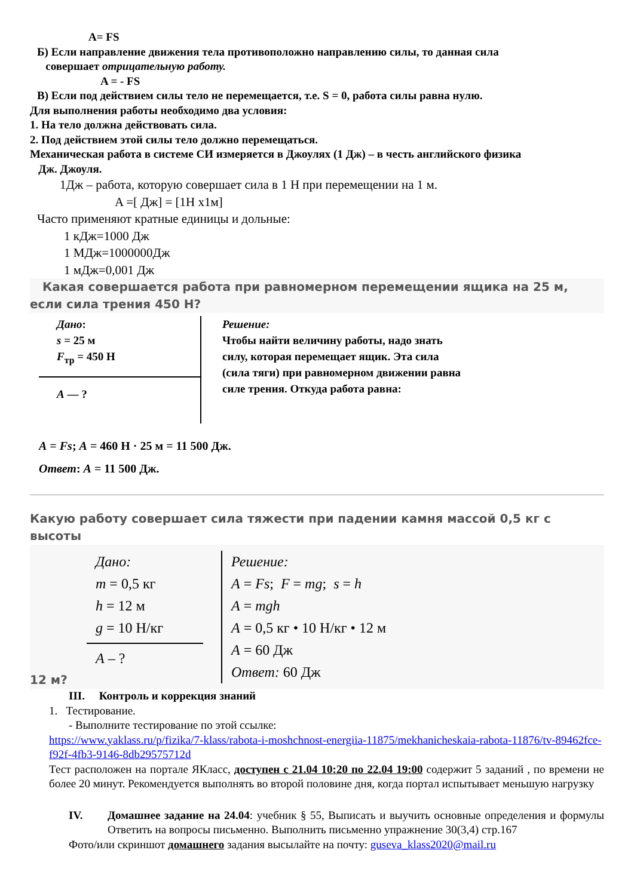A= FS
Б) Если направление движения тела противоположно направлению силы, то данная сила
совершает отрицательную работу.
A = - FS
В) Если под действием силы тело не перемещается, т.е. S = 0, работа силы равна нулю.
Для выполнения работы необходимо два условия:
1. На тело должна действовать сила.
2. Под действием этой силы тело должно перемещаться.
Механическая работа в системе СИ измеряется в Джоулях (1 Дж) – в честь английского физика
Дж. Джоуля.
1Дж – работа, которую совершает сила в 1 Н при перемещении на 1 м.
A =[ Дж] = [1Н х1м]
Часто применяют кратные единицы и дольные:
1 кДж=1000 Дж
1 МДж=1000000Дж
1 мДж=0,001 Дж
Какая совершается работа при равномерном перемещении ящика на 25 м, если сила трения 450 Н?
Дано:
s = 25 м
F<sub>тр</sub> = 450 Н
A — ?
Решение:
Чтобы найти величину работы, надо знать силу, которая перемещает ящик. Эта сила (сила тяги) при равномерном движении равна силе трения. Откуда работа равна:
A = Fs; A = 460 Н · 25 м = 11 500 Дж.
Ответ: A = 11 500 Дж.
Какую работу совершает сила тяжести при падении камня массой 0,5 кг с высоты
Дано:
m = 0,5 кг
h = 12 м
g = 10 Н/кг
A – ?
Решение:
A = Fs; F = mg; s = h
A = mgh
A = 0,5 кг • 10 Н/кг • 12 м
A = 60 Дж
Ответ: 60 Дж
12 м?
III. Контроль и коррекция знаний
1. Тестирование.
- Выполните тестирование по этой ссылке:
https://www.yaklass.ru/p/fizika/7-klass/rabota-i-moshchnost-energiia-11875/mekhanicheskaia-rabota-11876/tv-89462fce-f92f-4fb3-9146-8db29575712d
Тест расположен на портале ЯКласс, доступен с 21.04 10:20 по 22.04 19:00 содержит 5 заданий , по времени не более 20 минут. Рекомендуется выполнять во второй половине дня, когда портал испытывает меньшую нагрузку
IV. Домашнее задание на 24.04: учебник § 55, Выписать и выучить основные определения и формулы Ответить на вопросы письменно. Выполнить письменно упражнение 30(3,4) стр.167
Фото/или скриншот домашнего задания высылайте на почту: guseva_klass2020@mail.ru